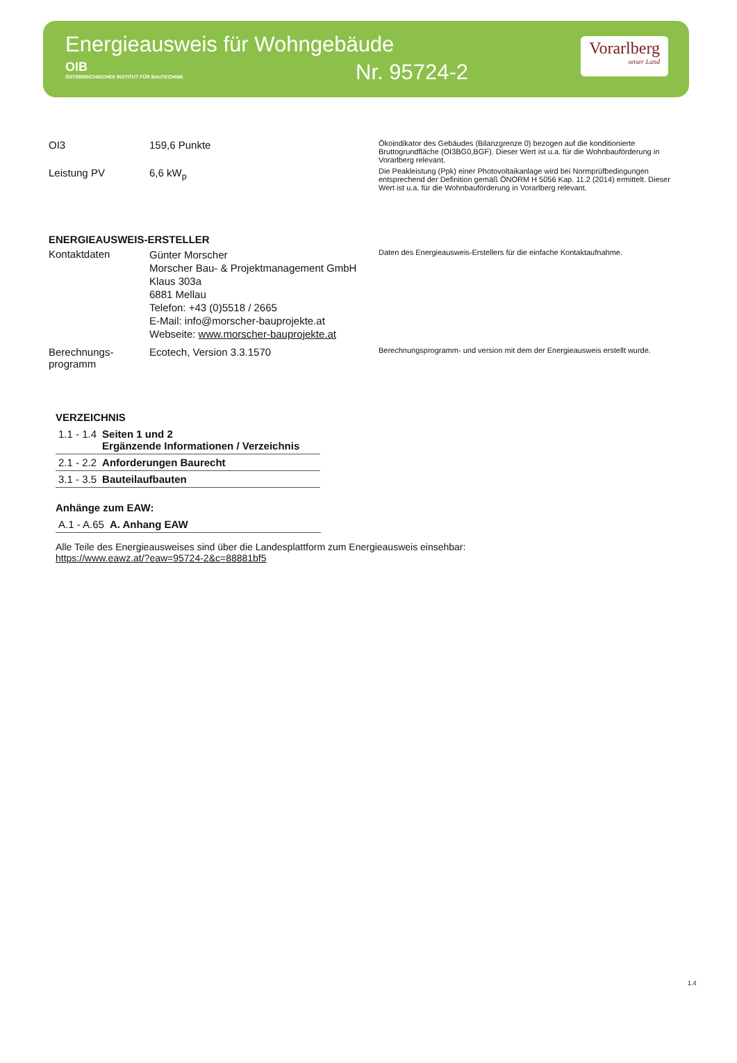Energieausweis für Wohngebäude
OIB
ÖSTERREICHISCHES INSTITUT FÜR BAUTECHNIK
Nr. 95724-2
Vorarlberg
unser Land
OI3 159,6 Punkte
Ökoindikator des Gebäudes (Bilanzgrenze 0) bezogen auf die konditionierte Bruttogrundfläche (OI3BG0,BGF). Dieser Wert ist u.a. für die Wohnbauförderung in Vorarlberg relevant.
Leistung PV 6,6 kW<sub>p</sub>
Die Peakleistung (Ppk) einer Photovoltaikanlage wird bei Normprüfbedingungen entsprechend der Definition gemäß ÖNORM H 5056 Kap. 11.2 (2014) ermittelt. Dieser Wert ist u.a. für die Wohnbauförderung in Vorarlberg relevant.
ENERGIEAUSWEIS-ERSTELLER
Kontaktdaten
Günter Morscher
Morscher Bau- & Projektmanagement GmbH
Klaus 303a
6881 Mellau
Telefon: +43 (0)5518 / 2665
E-Mail: info@morscher-bauprojekte.at
Webseite: www.morscher-bauprojekte.at
Daten des Energieausweis-Erstellers für die einfache Kontaktaufnahme.
Berechnungs-
programm
Ecotech, Version 3.3.1570
Berechnungsprogramm- und version mit dem der Energieausweis erstellt wurde.
VERZEICHNIS
| 1.1 - 1.4 | Seiten 1 und 2 Ergänzende Informationen / Verzeichnis |
| 2.1 - 2.2 | Anforderungen Baurecht |
| 3.1 - 3.5 | Bauteilaufbauten |
Anhänge zum EAW:
| A.1 - A.65 | A. Anhang EAW |
Alle Teile des Energieausweises sind über die Landesplattform zum Energieausweis einsehbar:
https://www.eawz.at/?eaw=95724-2&c=88881bf5
1.4